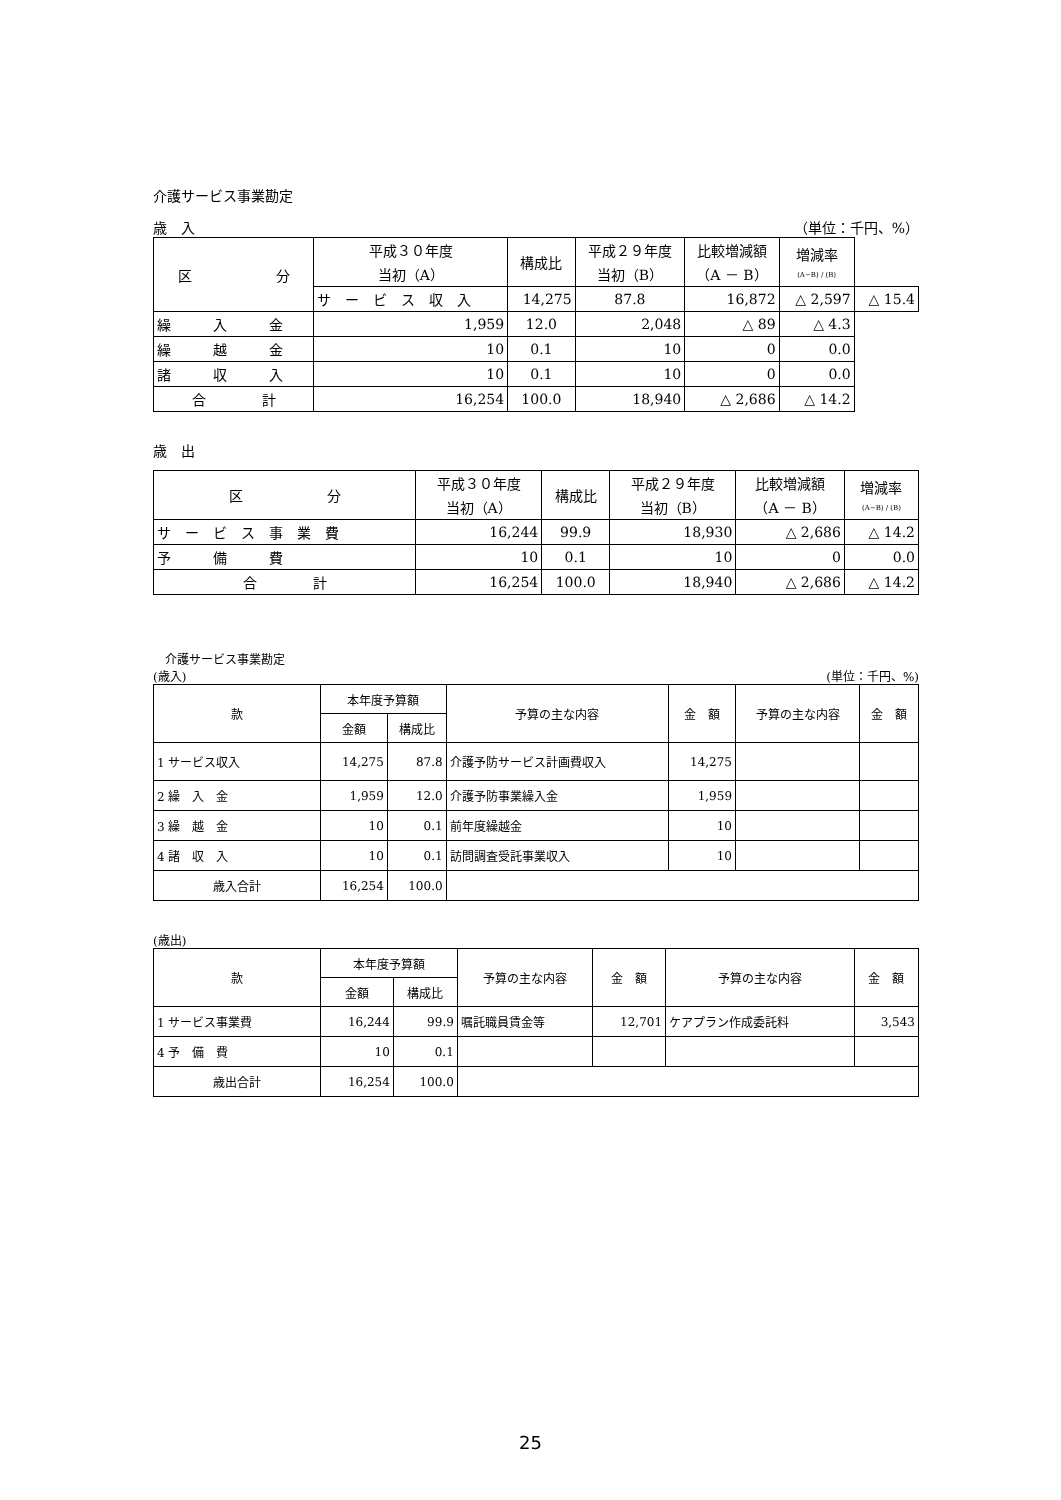介護サービス事業勘定
歳　入 （単位：千円、%）
| 区 分 | 平成３０年度 当初（A） | 構成比 | 平成２９年度 当初（B） | 比較増減額 （A － B） | 増減率 (A−B) / (B) | |
| --- | --- | --- | --- | --- | --- | --- |
| | サ ー ビ ス 収 入 | 14,275 | 87.8 | 16,872 | △ 2,597 | △ 15.4 |
| 繰 入 金 | 1,959 | 12.0 | 2,048 | △ 89 | △ 4.3 | |
| 繰 越 金 | 10 | 0.1 | 10 | 0 | 0.0 | |
| 諸 収 入 | 10 | 0.1 | 10 | 0 | 0.0 | |
| 合 計 | 16,254 | 100.0 | 18,940 | △ 2,686 | △ 14.2 | |
歳　出
| 区 分 | 平成３０年度 当初（A） | 構成比 | 平成２９年度 当初（B） | 比較増減額 （A － B） | 増減率 (A−B) / (B) |
| --- | --- | --- | --- | --- | --- |
| サ ー ビ ス 事 業 費 | 16,244 | 99.9 | 18,930 | △ 2,686 | △ 14.2 |
| 予 備 費 | 10 | 0.1 | 10 | 0 | 0.0 |
| 合 計 | 16,254 | 100.0 | 18,940 | △ 2,686 | △ 14.2 |
介護サービス事業勘定
(歳入) (単位：千円、%)
| 款 | 本年度予算額 | | 予算の主な内容 | 金 額 | 予算の主な内容 | 金 額 |
| --- | --- | --- | --- | --- | --- | --- |
| | 金額 | 構成比 | | | | |
| 1 サービス収入 | 14,275 | 87.8 | 介護予防サービス計画費収入 | 14,275 | | |
| 2 繰 入 金 | 1,959 | 12.0 | 介護予防事業繰入金 | 1,959 | | |
| 3 繰 越 金 | 10 | 0.1 | 前年度繰越金 | 10 | | |
| 4 諸 収 入 | 10 | 0.1 | 訪問調査受託事業収入 | 10 | | |
| 歳入合計 | 16,254 | 100.0 | | | | |
(歳出)
| 款 | 本年度予算額 | | 予算の主な内容 | 金 額 | 予算の主な内容 | 金 額 |
| --- | --- | --- | --- | --- | --- | --- |
| | 金額 | 構成比 | | | | |
| 1 サービス事業費 | 16,244 | 99.9 | 嘱託職員賃金等 | 12,701 | ケアプラン作成委託料 | 3,543 |
| 4 予 備 費 | 10 | 0.1 | | | | |
| 歳出合計 | 16,254 | 100.0 | | | | |
25